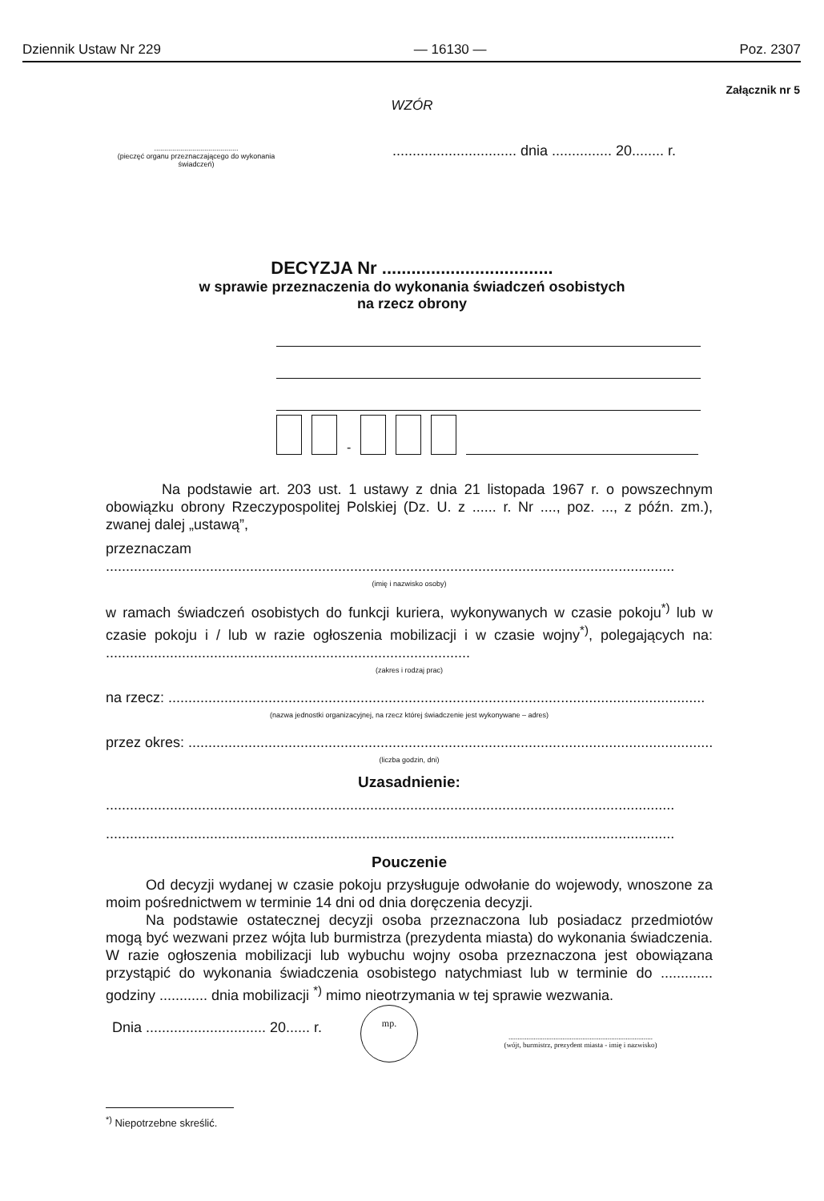Dziennik Ustaw Nr 229 — 16130 — Poz. 2307
Załącznik nr 5
WZÓR
..........................................
(pieczęć organu przeznaczającego do wykonania świadczeń)
............................... dnia ............... 20........ r.
DECYZJA Nr ...................................
w sprawie przeznaczenia do wykonania świadczeń osobistych
na rzecz obrony
-
Na podstawie art. 203 ust. 1 ustawy z dnia 21 listopada 1967 r. o powszechnym obowiązku obrony Rzeczypospolitej Polskiej (Dz. U. z ...... r. Nr ...., poz. ..., z późn. zm.), zwanej dalej „ustawą”,
przeznaczam
..............................................................................................................................................
(imię i nazwisko osoby)
w ramach świadczeń osobistych do funkcji kuriera, wykonywanych w czasie pokoju<sup>*)</sup> lub w czasie pokoju i / lub w razie ogłoszenia mobilizacji i w czasie wojny<sup>*)</sup>, polegających na: ...........................................................................................
(zakres i rodzaj prac)
na rzecz: ......................................................................................................................................
(nazwa jednostki organizacyjnej, na rzecz której świadczenie jest wykonywane – adres)
przez okres: ...................................................................................................................................
(liczba godzin, dni)
Uzasadnienie:
..............................................................................................................................................
..............................................................................................................................................
Pouczenie
Od decyzji wydanej w czasie pokoju przysługuje odwołanie do wojewody, wnoszone za moim pośrednictwem w terminie 14 dni od dnia doręczenia decyzji.
Na podstawie ostatecznej decyzji osoba przeznaczona lub posiadacz przedmiotów mogą być wezwani przez wójta lub burmistrza (prezydenta miasta) do wykonania świadczenia. W razie ogłoszenia mobilizacji lub wybuchu wojny osoba przeznaczona jest obowiązana przystąpić do wykonania świadczenia osobistego natychmiast lub w terminie do ............. godziny ............ dnia mobilizacji <sup>*)</sup> mimo nieotrzymania w tej sprawie wezwania.
Dnia .............................. 20...... r.
mp.
................................................................................
(wójt, burmistrz, prezydent miasta - imię i nazwisko)
<sup>*)</sup> Niepotrzebne skreślić.